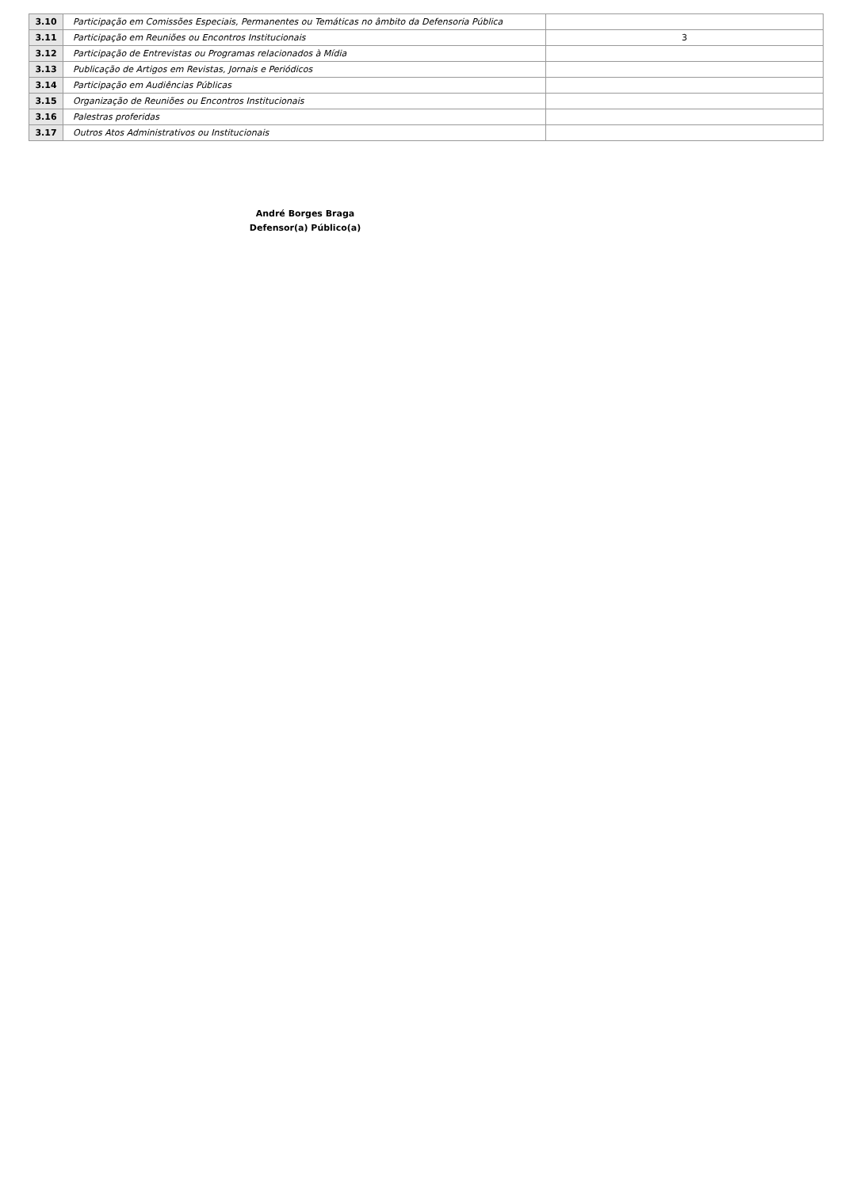| 3.10 | Participação em Comissões Especiais, Permanentes ou Temáticas no âmbito da Defensoria Pública | |
| 3.11 | Participação em Reuniões ou Encontros Institucionais | 3 |
| 3.12 | Participação de Entrevistas ou Programas relacionados à Mídia | |
| 3.13 | Publicação de Artigos em Revistas, Jornais e Periódicos | |
| 3.14 | Participação em Audiências Públicas | |
| 3.15 | Organização de Reuniões ou Encontros Institucionais | |
| 3.16 | Palestras proferidas | |
| 3.17 | Outros Atos Administrativos ou Institucionais | |
André Borges Braga
Defensor(a) Público(a)